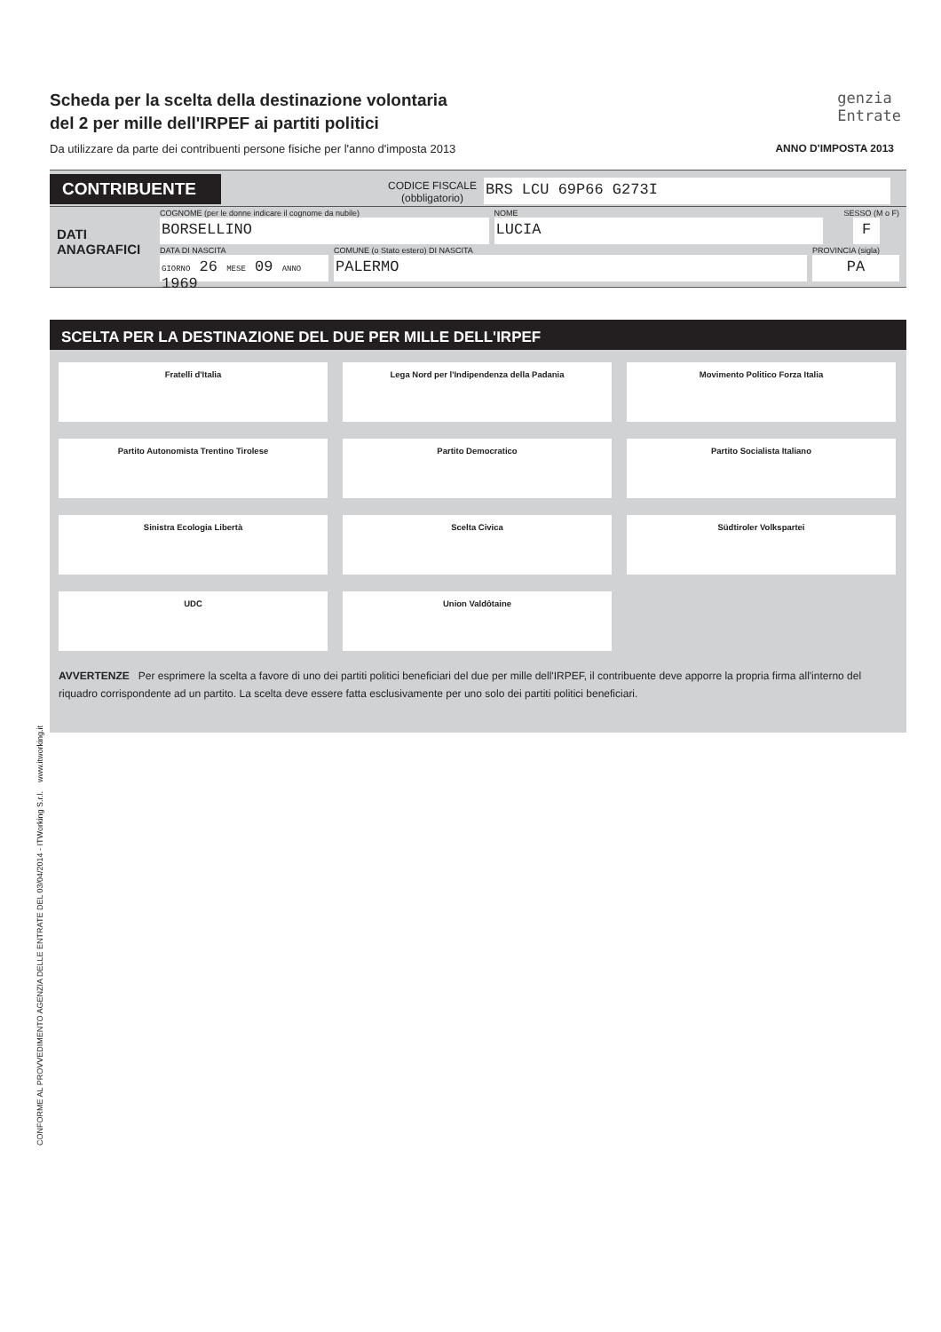genzia
Entrate
Scheda per la scelta della destinazione volontaria
del 2 per mille dell'IRPEF ai partiti politici
Da utilizzare da parte dei contribuenti persone fisiche per l'anno d'imposta 2013 ANNO D'IMPOSTA 2013
CONTRIBUENTE
CODICE FISCALE
(obbligatorio)
BRS LCU 69P66 G273I
DATI
ANAGRAFICI
COGNOME (per le donne indicare il cognome da nubile)
BORSELLINO
NOME
LUCIA
SESSO (M o F)
F
DATA DI NASCITA
GIORNO 26 MESE 09 ANNO 1969
COMUNE (o Stato estero) DI NASCITA
PALERMO
PROVINCIA (sigla)
PA
SCELTA PER LA DESTINAZIONE DEL DUE PER MILLE DELL'IRPEF
Fratelli d'Italia
Lega Nord per l'Indipendenza della Padania
Movimento Politico Forza Italia
Partito Autonomista Trentino Tirolese
Partito Democratico
Partito Socialista Italiano
Sinistra Ecologia Libertà
Scelta Civica
Südtiroler Volkspartei
UDC
Union Valdôtaine
AVVERTENZE Per esprimere la scelta a favore di uno dei partiti politici beneficiari del due per mille dell'IRPEF, il contribuente deve apporre la propria firma all'interno del riquadro corrispondente ad un partito. La scelta deve essere fatta esclusivamente per uno solo dei partiti politici beneficiari.
CONFORME AL PROVVEDIMENTO AGENZIA DELLE ENTRATE DEL 03/04/2014 - ITWorking S.r.l. www.itworking.it